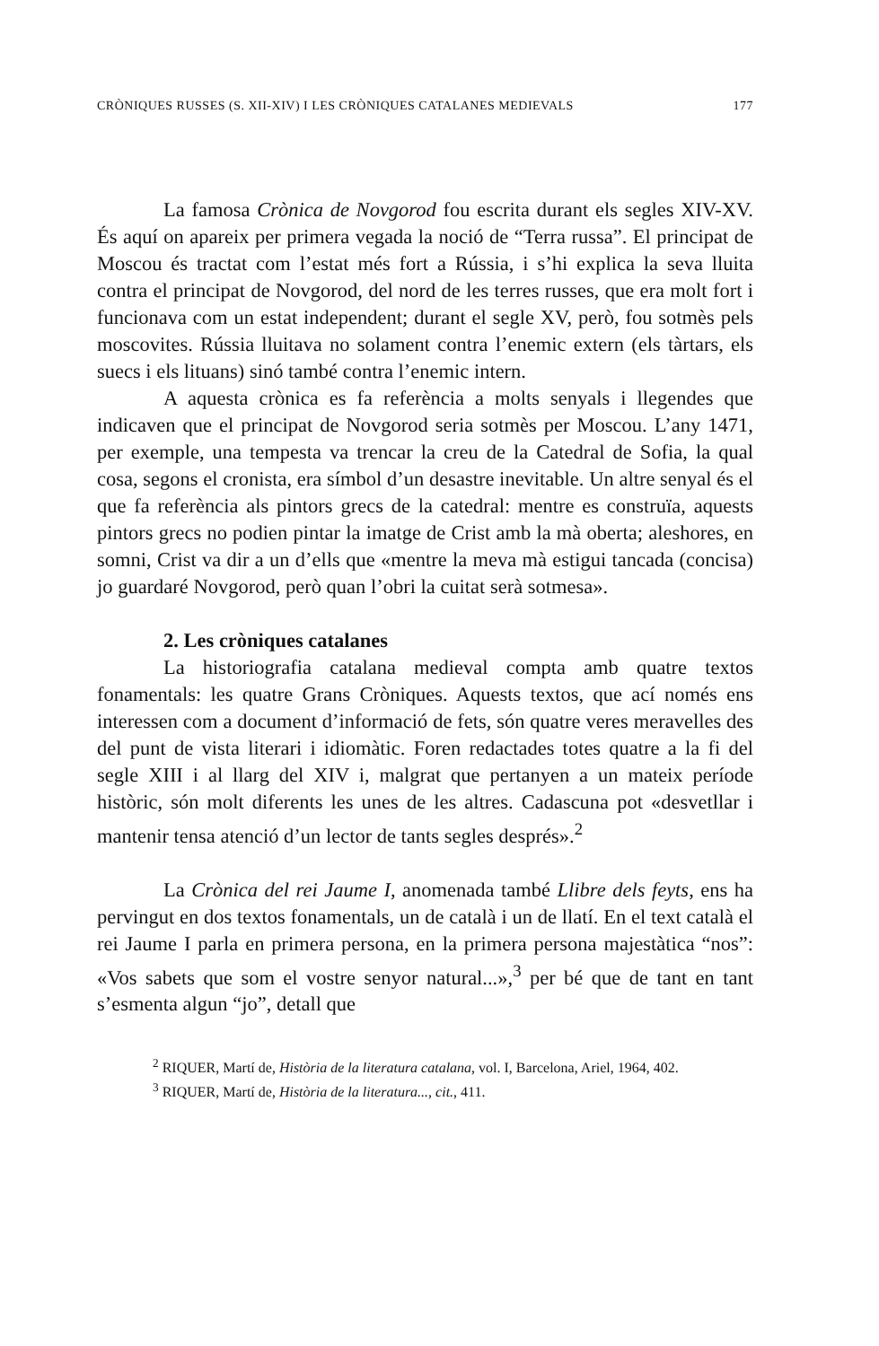CRÒNIQUES RUSSES (S. XII-XIV) I LES CRÒNIQUES CATALANES MEDIEVALS 177
La famosa Crònica de Novgorod fou escrita durant els segles XIV-XV. És aquí on apareix per primera vegada la noció de “Terra russa”. El principat de Moscou és tractat com l’estat més fort a Rússia, i s’hi explica la seva lluita contra el principat de Novgorod, del nord de les terres russes, que era molt fort i funcionava com un estat independent; durant el segle XV, però, fou sotmès pels moscovites. Rússia lluitava no solament contra l’enemic extern (els tàrtars, els suecs i els lituans) sinó també contra l’enemic intern.
A aquesta crònica es fa referència a molts senyals i llegendes que indicaven que el principat de Novgorod seria sotmès per Moscou. L’any 1471, per exemple, una tempesta va trencar la creu de la Catedral de Sofia, la qual cosa, segons el cronista, era símbol d’un desastre inevitable. Un altre senyal és el que fa referència als pintors grecs de la catedral: mentre es construïa, aquests pintors grecs no podien pintar la imatge de Crist amb la mà oberta; aleshores, en somni, Crist va dir a un d’ells que «mentre la meva mà estigui tancada (concisa) jo guardaré Novgorod, però quan l’obri la cuitat serà sotmesa».
2. Les cròniques catalanes
La historiografia catalana medieval compta amb quatre textos fonamentals: les quatre Grans Cròniques. Aquests textos, que ací només ens interessen com a document d’informació de fets, són quatre veres meravelles des del punt de vista literari i idiomàtic. Foren redactades totes quatre a la fi del segle XIII i al llarg del XIV i, malgrat que pertanyen a un mateix període històric, són molt diferents les unes de les altres. Cadascuna pot «desvetllar i mantenir tensa atenció d’un lector de tants segles després».<sup>2</sup>
La Crònica del rei Jaume I, anomenada també Llibre dels feyts, ens ha pervingut en dos textos fonamentals, un de català i un de llatí. En el text català el rei Jaume I parla en primera persona, en la primera persona majestàtica “nos”: «Vos sabets que som el vostre senyor natural...»,<sup>3</sup> per bé que de tant en tant s’esmenta algun “jo”, detall que
<sup>2</sup> RIQUER, Martí de, Història de la literatura catalana, vol. I, Barcelona, Ariel, 1964, 402.
<sup>3</sup> RIQUER, Martí de, Història de la literatura..., cit., 411.